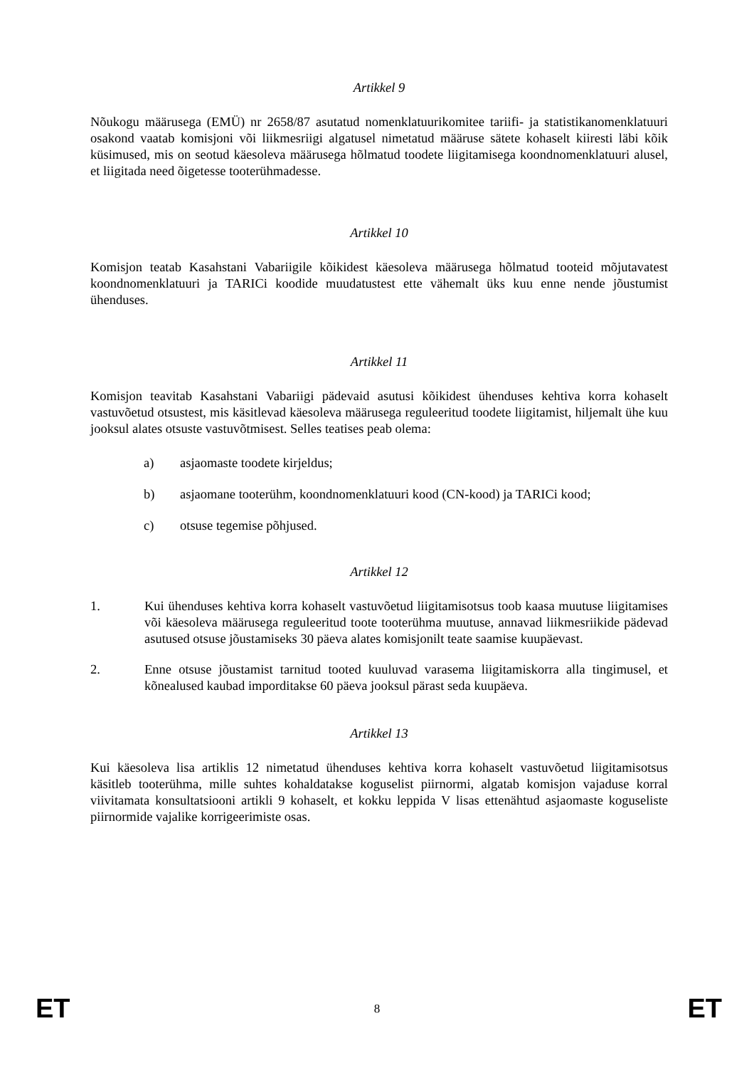Artikkel 9
Nõukogu määrusega (EMÜ) nr 2658/87 asutatud nomenklatuurikomitee tariifi- ja statistikanomenklatuuri osakond vaatab komisjoni või liikmesriigi algatusel nimetatud määruse sätete kohaselt kiiresti läbi kõik küsimused, mis on seotud käesoleva määrusega hõlmatud toodete liigitamisega koondnomenklatuuri alusel, et liigitada need õigetesse tooterühmadesse.
Artikkel 10
Komisjon teatab Kasahstani Vabariigile kõikidest käesoleva määrusega hõlmatud tooteid mõjutavatest koondnomenklatuuri ja TARICi koodide muudatustest ette vähemalt üks kuu enne nende jõustumist ühenduses.
Artikkel 11
Komisjon teavitab Kasahstani Vabariigi pädevaid asutusi kõikidest ühenduses kehtiva korra kohaselt vastuvõetud otsustest, mis käsitlevad käesoleva määrusega reguleeritud toodete liigitamist, hiljemalt ühe kuu jooksul alates otsuste vastuvõtmisest. Selles teatises peab olema:
a) asjaomaste toodete kirjeldus;
b) asjaomane tooterühm, koondnomenklatuuri kood (CN-kood) ja TARICi kood;
c) otsuse tegemise põhjused.
Artikkel 12
1. Kui ühenduses kehtiva korra kohaselt vastuvõetud liigitamisotsus toob kaasa muutuse liigitamises või käesoleva määrusega reguleeritud toote tooterühma muutuse, annavad liikmesriikide pädevad asutused otsuse jõustamiseks 30 päeva alates komisjonilt teate saamise kuupäevast.
2. Enne otsuse jõustamist tarnitud tooted kuuluvad varasema liigitamiskorra alla tingimusel, et kõnealused kaubad imporditakse 60 päeva jooksul pärast seda kuupäeva.
Artikkel 13
Kui käesoleva lisa artiklis 12 nimetatud ühenduses kehtiva korra kohaselt vastuvõetud liigitamisotsus käsitleb tooterühma, mille suhtes kohaldatakse koguselist piirnormi, algatab komisjon vajaduse korral viivitamata konsultatsiooni artikli 9 kohaselt, et kokku leppida V lisas ettenähtud asjaomaste koguseliste piirnormide vajalike korrigeerimiste osas.
ET 8 ET